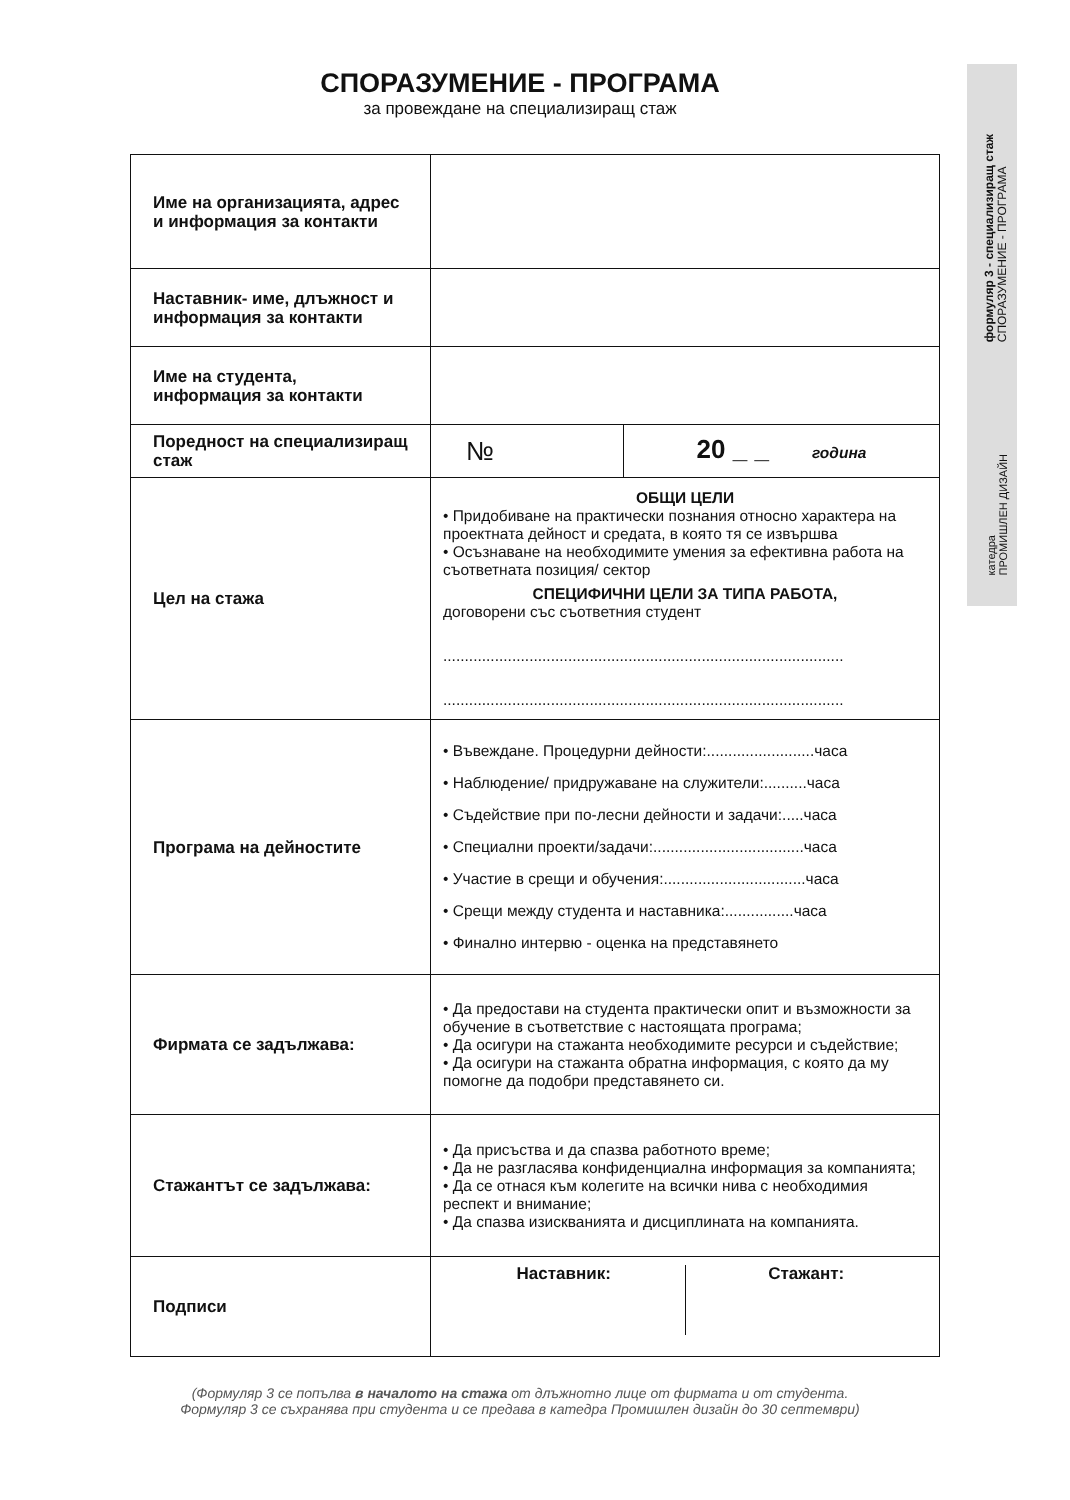формуляр 3 - специализиращ стаж
СПОРАЗУМЕНИЕ - ПРОГРАМА
катедра
ПРОМИШЛЕН ДИЗАЙН
СПОРАЗУМЕНИЕ - ПРОГРАМА
за провеждане на специализиращ стаж
| Име на организацията, адрес и информация за контакти | | |
| Наставник- име, длъжност и информация за контакти | | |
| Име на студента, информация за контакти | | |
| Поредност на специализиращ стаж | № | 20 _ _ година |
| Цел на стажа | ОБЩИ ЦЕЛИ • Придобиване на практически познания относно характера на проектната дейност и средата, в която тя се извършва • Осъзнаване на необходимите умения за ефективна работа на съответната позиция/ сектор СПЕЦИФИЧНИ ЦЕЛИ ЗА ТИПА РАБОТА, договорени със съответния студент ............................................................................................. ............................................................................................. | |
| Програма на дейностите | • Въвеждане. Процедурни дейности:.........................часа • Наблюдение/ придружаване на служители:..........часа • Съдействие при по-лесни дейности и задачи:.....часа • Специални проекти/задачи:...................................часа • Участие в срещи и обучения:.................................часа • Срещи между студента и наставника:................часа • Финално интервю - оценка на представянето | |
| Фирмата се задължава: | • Да предостави на студента практически опит и възможности за обучение в съответствие с настоящата програма; • Да осигури на стажанта необходимите ресурси и съдействие; • Да осигури на стажанта обратна информация, с която да му помогне да подобри представянето си. | |
| Стажантът се задължава: | • Да присъства и да спазва работното време; • Да не разгласява конфиденциална информация за компанията; • Да се отнася към колегите на всички нива с необходимия респект и внимание; • Да спазва изискванията и дисциплината на компанията. | |
| Подписи | Наставник: Стажант: | |
(Формуляр 3 се попълва в началото на стажа от длъжнотно лице от фирмата и от студента.
Формуляр 3 се съхранява при студента и се предава в катедра Промишлен дизайн до 30 септември)